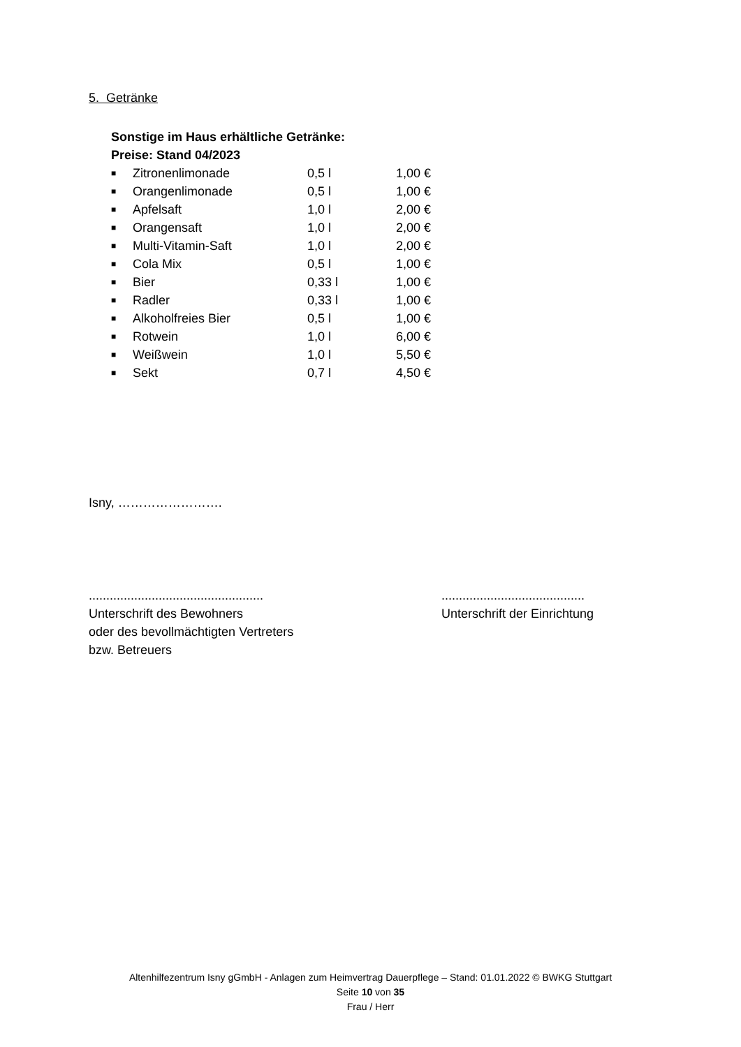5. Getränke
Sonstige im Haus erhältliche Getränke:
Preise: Stand 04/2023
| ■ | Zitronenlimonade | 0,5 l | 1,00 € |
| ■ | Orangenlimonade | 0,5 l | 1,00 € |
| ■ | Apfelsaft | 1,0 l | 2,00 € |
| ■ | Orangensaft | 1,0 l | 2,00 € |
| ■ | Multi-Vitamin-Saft | 1,0 l | 2,00 € |
| ■ | Cola Mix | 0,5 l | 1,00 € |
| ■ | Bier | 0,33 l | 1,00 € |
| ■ | Radler | 0,33 l | 1,00 € |
| ■ | Alkoholfreies Bier | 0,5 l | 1,00 € |
| ■ | Rotwein | 1,0 l | 6,00 € |
| ■ | Weißwein | 1,0 l | 5,50 € |
| ■ | Sekt | 0,7 l | 4,50 € |
Isny, …………………….
..................................................
Unterschrift des Bewohners
oder des bevollmächtigten Vertreters
bzw. Betreuers
.........................................
Unterschrift der Einrichtung
Altenhilfezentrum Isny gGmbH - Anlagen zum Heimvertrag Dauerpflege – Stand: 01.01.2022 © BWKG Stuttgart
Seite 10 von 35
Frau / Herr